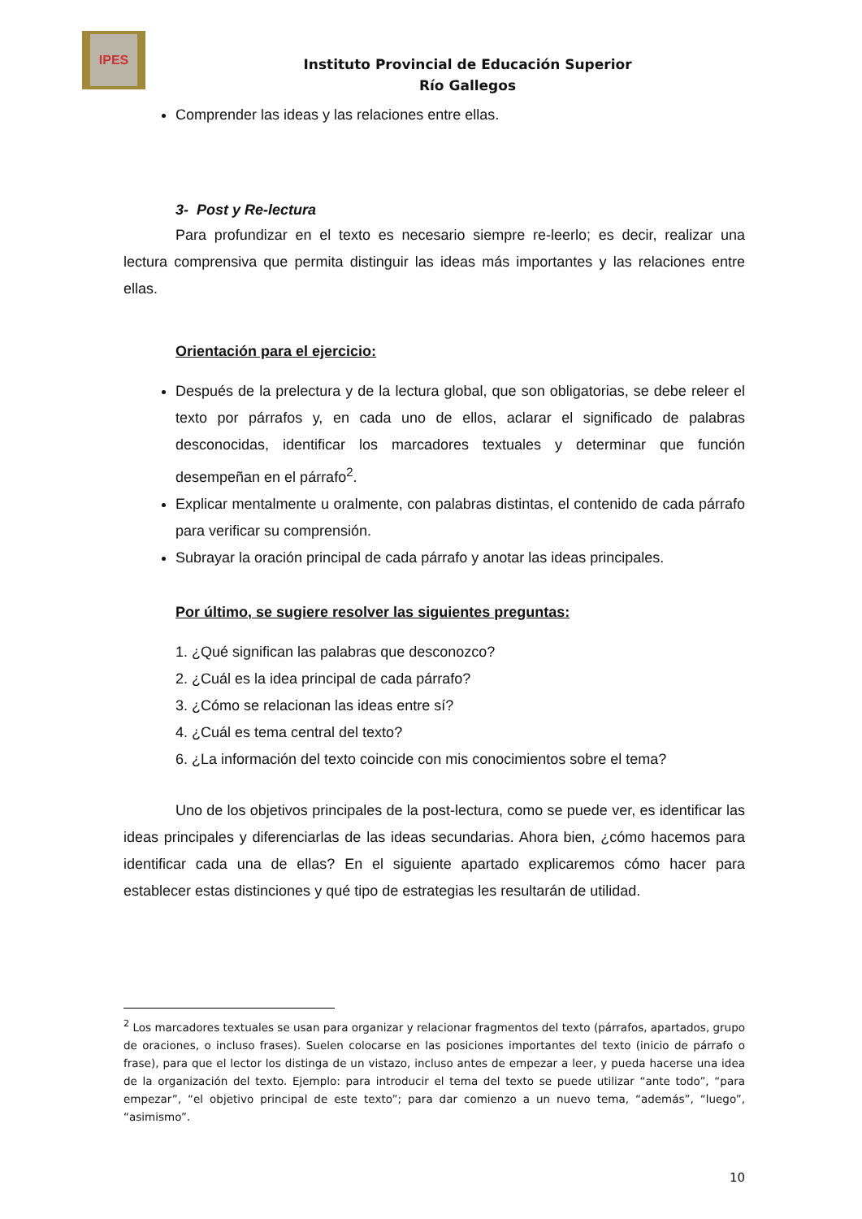IPES
Instituto Provincial de Educación Superior
Río Gallegos
Comprender las ideas y las relaciones entre ellas.
3- Post y Re-lectura
Para profundizar en el texto es necesario siempre re-leerlo; es decir, realizar una lectura comprensiva que permita distinguir las ideas más importantes y las relaciones entre ellas.
Orientación para el ejercicio:
Después de la prelectura y de la lectura global, que son obligatorias, se debe releer el texto por párrafos y, en cada uno de ellos, aclarar el significado de palabras desconocidas, identificar los marcadores textuales y determinar que función desempeñan en el párrafo<sup>2</sup>.
Explicar mentalmente u oralmente, con palabras distintas, el contenido de cada párrafo para verificar su comprensión.
Subrayar la oración principal de cada párrafo y anotar las ideas principales.
Por último, se sugiere resolver las siguientes preguntas:
1. ¿Qué significan las palabras que desconozco?
2. ¿Cuál es la idea principal de cada párrafo?
3. ¿Cómo se relacionan las ideas entre sí?
4. ¿Cuál es tema central del texto?
6. ¿La información del texto coincide con mis conocimientos sobre el tema?
Uno de los objetivos principales de la post-lectura, como se puede ver, es identificar las ideas principales y diferenciarlas de las ideas secundarias. Ahora bien, ¿cómo hacemos para identificar cada una de ellas? En el siguiente apartado explicaremos cómo hacer para establecer estas distinciones y qué tipo de estrategias les resultarán de utilidad.
<sup>2</sup> Los marcadores textuales se usan para organizar y relacionar fragmentos del texto (párrafos, apartados, grupo de oraciones, o incluso frases). Suelen colocarse en las posiciones importantes del texto (inicio de párrafo o frase), para que el lector los distinga de un vistazo, incluso antes de empezar a leer, y pueda hacerse una idea de la organización del texto. Ejemplo: para introducir el tema del texto se puede utilizar “ante todo”, “para empezar”, “el objetivo principal de este texto”; para dar comienzo a un nuevo tema, “además”, “luego”, “asimismo”.
10